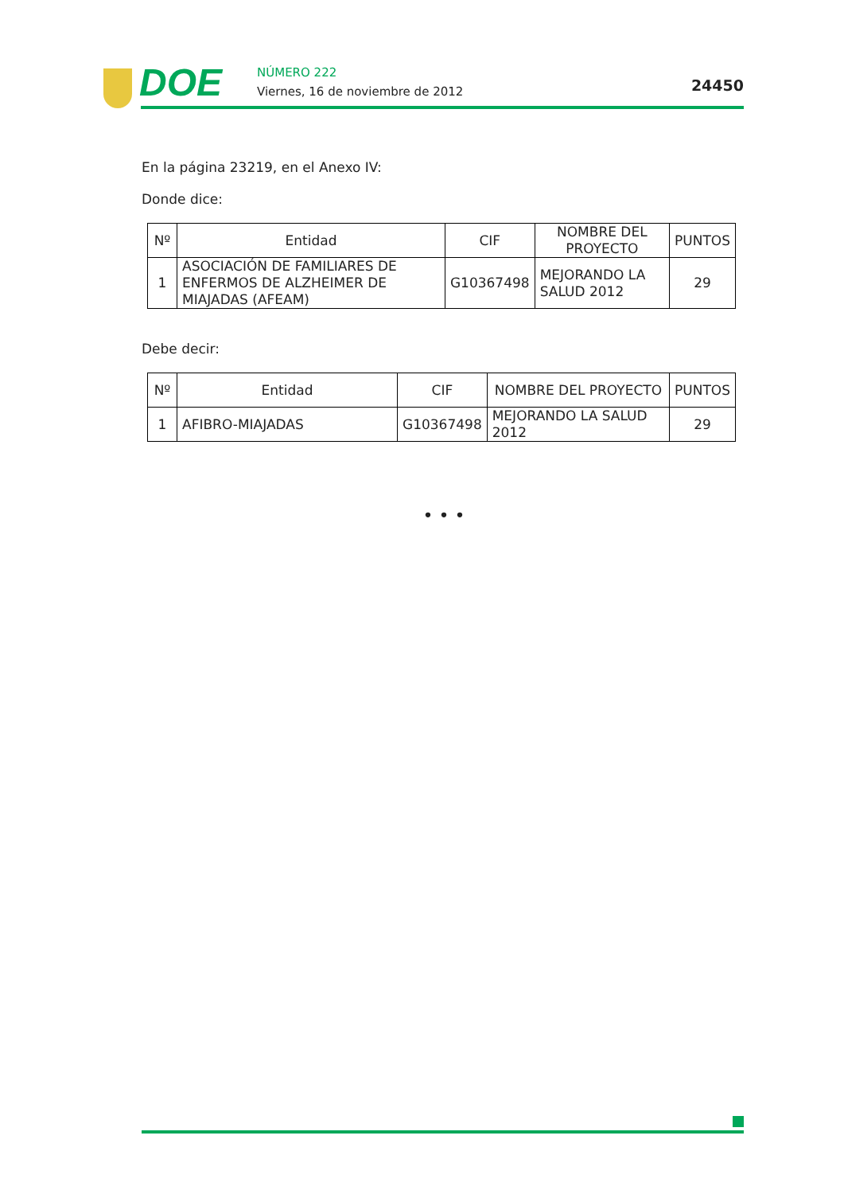DOE NÚMERO 222
Viernes, 16 de noviembre de 2012
24450
En la página 23219, en el Anexo IV:
Donde dice:
| Nº | Entidad | CIF | NOMBRE DEL PROYECTO | PUNTOS |
| --- | --- | --- | --- | --- |
| 1 | ASOCIACIÓN DE FAMILIARES DE ENFERMOS DE ALZHEIMER DE MIAJADAS (AFEAM) | G10367498 | MEJORANDO LA SALUD 2012 | 29 |
Debe decir:
| Nº | Entidad | CIF | NOMBRE DEL PROYECTO | PUNTOS |
| --- | --- | --- | --- | --- |
| 1 | AFIBRO-MIAJADAS | G10367498 | MEJORANDO LA SALUD 2012 | 29 |
• • •